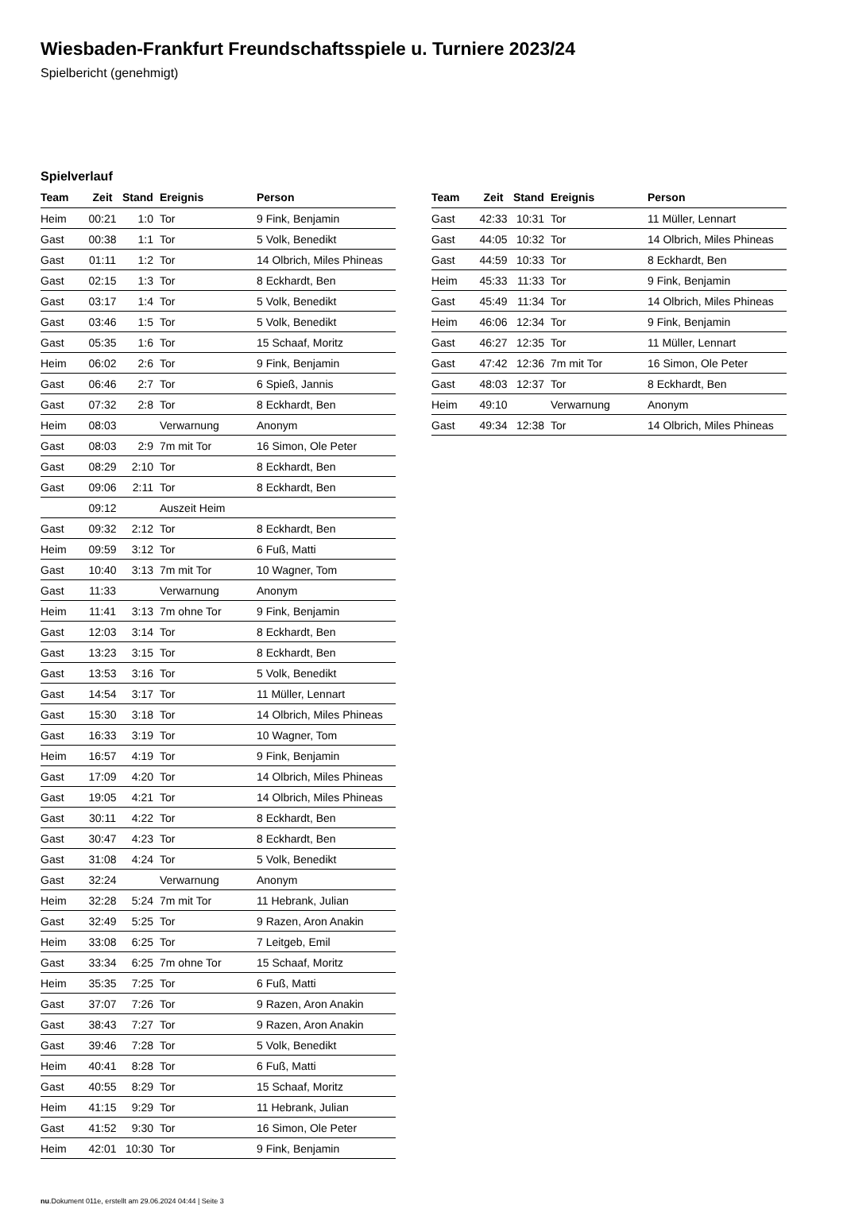Wiesbaden-Frankfurt Freundschaftsspiele u. Turniere 2023/24
Spielbericht (genehmigt)
Spielverlauf
| Team | Zeit | Stand | Ereignis | Person |
| --- | --- | --- | --- | --- |
| Heim | 00:21 | 1:0 | Tor | 9 Fink, Benjamin |
| Gast | 00:38 | 1:1 | Tor | 5 Volk, Benedikt |
| Gast | 01:11 | 1:2 | Tor | 14 Olbrich, Miles Phineas |
| Gast | 02:15 | 1:3 | Tor | 8 Eckhardt, Ben |
| Gast | 03:17 | 1:4 | Tor | 5 Volk, Benedikt |
| Gast | 03:46 | 1:5 | Tor | 5 Volk, Benedikt |
| Gast | 05:35 | 1:6 | Tor | 15 Schaaf, Moritz |
| Heim | 06:02 | 2:6 | Tor | 9 Fink, Benjamin |
| Gast | 06:46 | 2:7 | Tor | 6 Spieß, Jannis |
| Gast | 07:32 | 2:8 | Tor | 8 Eckhardt, Ben |
| Heim | 08:03 | | Verwarnung | Anonym |
| Gast | 08:03 | 2:9 | 7m mit Tor | 16 Simon, Ole Peter |
| Gast | 08:29 | 2:10 | Tor | 8 Eckhardt, Ben |
| Gast | 09:06 | 2:11 | Tor | 8 Eckhardt, Ben |
| | 09:12 | | Auszeit Heim | |
| Gast | 09:32 | 2:12 | Tor | 8 Eckhardt, Ben |
| Heim | 09:59 | 3:12 | Tor | 6 Fuß, Matti |
| Gast | 10:40 | 3:13 | 7m mit Tor | 10 Wagner, Tom |
| Gast | 11:33 | | Verwarnung | Anonym |
| Heim | 11:41 | 3:13 | 7m ohne Tor | 9 Fink, Benjamin |
| Gast | 12:03 | 3:14 | Tor | 8 Eckhardt, Ben |
| Gast | 13:23 | 3:15 | Tor | 8 Eckhardt, Ben |
| Gast | 13:53 | 3:16 | Tor | 5 Volk, Benedikt |
| Gast | 14:54 | 3:17 | Tor | 11 Müller, Lennart |
| Gast | 15:30 | 3:18 | Tor | 14 Olbrich, Miles Phineas |
| Gast | 16:33 | 3:19 | Tor | 10 Wagner, Tom |
| Heim | 16:57 | 4:19 | Tor | 9 Fink, Benjamin |
| Gast | 17:09 | 4:20 | Tor | 14 Olbrich, Miles Phineas |
| Gast | 19:05 | 4:21 | Tor | 14 Olbrich, Miles Phineas |
| Gast | 30:11 | 4:22 | Tor | 8 Eckhardt, Ben |
| Gast | 30:47 | 4:23 | Tor | 8 Eckhardt, Ben |
| Gast | 31:08 | 4:24 | Tor | 5 Volk, Benedikt |
| Gast | 32:24 | | Verwarnung | Anonym |
| Heim | 32:28 | 5:24 | 7m mit Tor | 11 Hebrank, Julian |
| Gast | 32:49 | 5:25 | Tor | 9 Razen, Aron Anakin |
| Heim | 33:08 | 6:25 | Tor | 7 Leitgeb, Emil |
| Gast | 33:34 | 6:25 | 7m ohne Tor | 15 Schaaf, Moritz |
| Heim | 35:35 | 7:25 | Tor | 6 Fuß, Matti |
| Gast | 37:07 | 7:26 | Tor | 9 Razen, Aron Anakin |
| Gast | 38:43 | 7:27 | Tor | 9 Razen, Aron Anakin |
| Gast | 39:46 | 7:28 | Tor | 5 Volk, Benedikt |
| Heim | 40:41 | 8:28 | Tor | 6 Fuß, Matti |
| Gast | 40:55 | 8:29 | Tor | 15 Schaaf, Moritz |
| Heim | 41:15 | 9:29 | Tor | 11 Hebrank, Julian |
| Gast | 41:52 | 9:30 | Tor | 16 Simon, Ole Peter |
| Heim | 42:01 | 10:30 | Tor | 9 Fink, Benjamin |
| Team | Zeit | Stand | Ereignis | Person |
| --- | --- | --- | --- | --- |
| Gast | 42:33 | 10:31 | Tor | 11 Müller, Lennart |
| Gast | 44:05 | 10:32 | Tor | 14 Olbrich, Miles Phineas |
| Gast | 44:59 | 10:33 | Tor | 8 Eckhardt, Ben |
| Heim | 45:33 | 11:33 | Tor | 9 Fink, Benjamin |
| Gast | 45:49 | 11:34 | Tor | 14 Olbrich, Miles Phineas |
| Heim | 46:06 | 12:34 | Tor | 9 Fink, Benjamin |
| Gast | 46:27 | 12:35 | Tor | 11 Müller, Lennart |
| Gast | 47:42 | 12:36 | 7m mit Tor | 16 Simon, Ole Peter |
| Gast | 48:03 | 12:37 | Tor | 8 Eckhardt, Ben |
| Heim | 49:10 | | Verwarnung | Anonym |
| Gast | 49:34 | 12:38 | Tor | 14 Olbrich, Miles Phineas |
nu.Dokument 011e, erstellt am 29.06.2024 04:44 | Seite 3